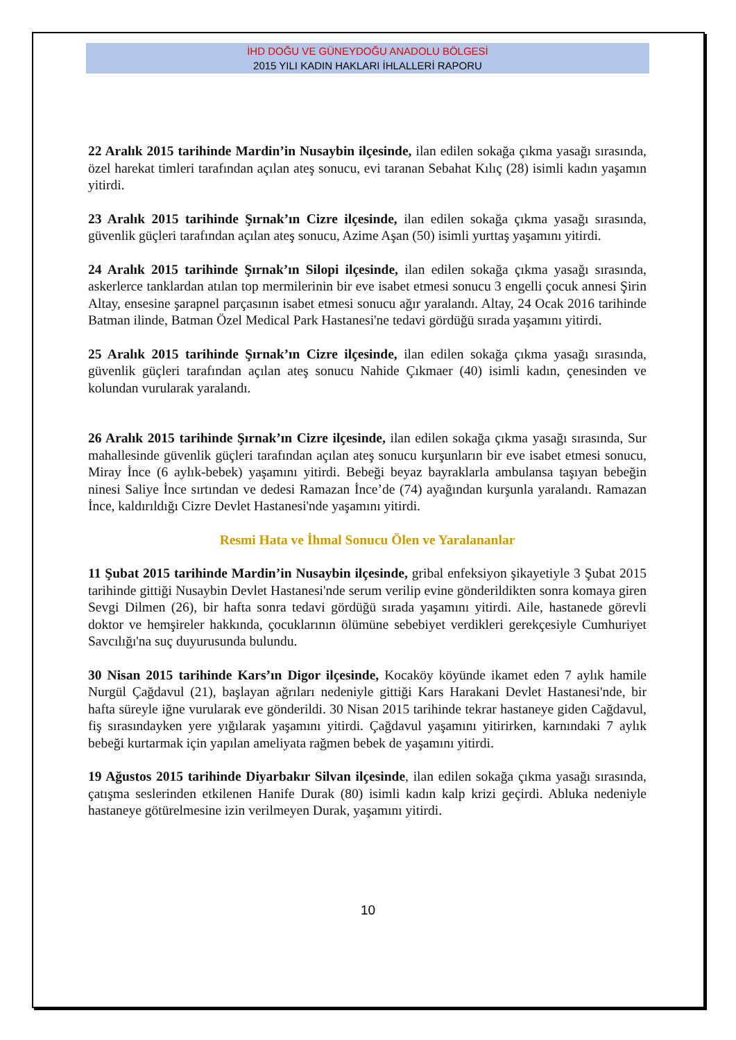İHD DOĞU VE GÜNEYDOĞU ANADOLU BÖLGESİ
2015 YILI KADIN HAKLARI İHLALLERİ RAPORU
22 Aralık 2015 tarihinde Mardin’in Nusaybin ilçesinde, ilan edilen sokağa çıkma yasağı sırasında, özel harekat timleri tarafından açılan ateş sonucu, evi taranan Sebahat Kılıç (28) isimli kadın yaşamın yitirdi.
23 Aralık 2015 tarihinde Şırnak’ın Cizre ilçesinde, ilan edilen sokağa çıkma yasağı sırasında, güvenlik güçleri tarafından açılan ateş sonucu, Azime Aşan (50) isimli yurttaş yaşamını yitirdi.
24 Aralık 2015 tarihinde Şırnak’ın Silopi ilçesinde, ilan edilen sokağa çıkma yasağı sırasında, askerlerce tanklardan atılan top mermilerinin bir eve isabet etmesi sonucu 3 engelli çocuk annesi Şirin Altay, ensesine şarapnel parçasının isabet etmesi sonucu ağır yaralandı. Altay, 24 Ocak 2016 tarihinde Batman ilinde, Batman Özel Medical Park Hastanesi'ne tedavi gördüğü sırada yaşamını yitirdi.
25 Aralık 2015 tarihinde Şırnak’ın Cizre ilçesinde, ilan edilen sokağa çıkma yasağı sırasında, güvenlik güçleri tarafından açılan ateş sonucu Nahide Çıkmaer (40) isimli kadın, çenesinden ve kolundan vurularak yaralandı.
26 Aralık 2015 tarihinde Şırnak’ın Cizre ilçesinde, ilan edilen sokağa çıkma yasağı sırasında, Sur mahallesinde güvenlik güçleri tarafından açılan ateş sonucu kurşunların bir eve isabet etmesi sonucu, Miray İnce (6 aylık-bebek) yaşamını yitirdi. Bebeği beyaz bayraklarla ambulansa taşıyan bebeğin ninesi Saliye İnce sırtından ve dedesi Ramazan İnce’de (74) ayağından kurşunla yaralandı. Ramazan İnce, kaldırıldığı Cizre Devlet Hastanesi'nde yaşamını yitirdi.
Resmi Hata ve İhmal Sonucu Ölen ve Yaralananlar
11 Şubat 2015 tarihinde Mardin’in Nusaybin ilçesinde, gribal enfeksiyon şikayetiyle 3 Şubat 2015 tarihinde gittiği Nusaybin Devlet Hastanesi'nde serum verilip evine gönderildikten sonra komaya giren Sevgi Dilmen (26), bir hafta sonra tedavi gördüğü sırada yaşamını yitirdi. Aile, hastanede görevli doktor ve hemşireler hakkında, çocuklarının ölümüne sebebiyet verdikleri gerekçesiyle Cumhuriyet Savcılığı'na suç duyurusunda bulundu.
30 Nisan 2015 tarihinde Kars’ın Digor ilçesinde, Kocaköy köyünde ikamet eden 7 aylık hamile Nurgül Çağdavul (21), başlayan ağrıları nedeniyle gittiği Kars Harakani Devlet Hastanesi'nde, bir hafta süreyle iğne vurularak eve gönderildi. 30 Nisan 2015 tarihinde tekrar hastaneye giden Cağdavul, fiş sırasındayken yere yığılarak yaşamını yitirdi. Çağdavul yaşamını yitirirken, karnındaki 7 aylık bebeği kurtarmak için yapılan ameliyata rağmen bebek de yaşamını yitirdi.
19 Ağustos 2015 tarihinde Diyarbakır Silvan ilçesinde, ilan edilen sokağa çıkma yasağı sırasında, çatışma seslerinden etkilenen Hanife Durak (80) isimli kadın kalp krizi geçirdi. Abluka nedeniyle hastaneye götürelmesine izin verilmeyen Durak, yaşamını yitirdi.
10